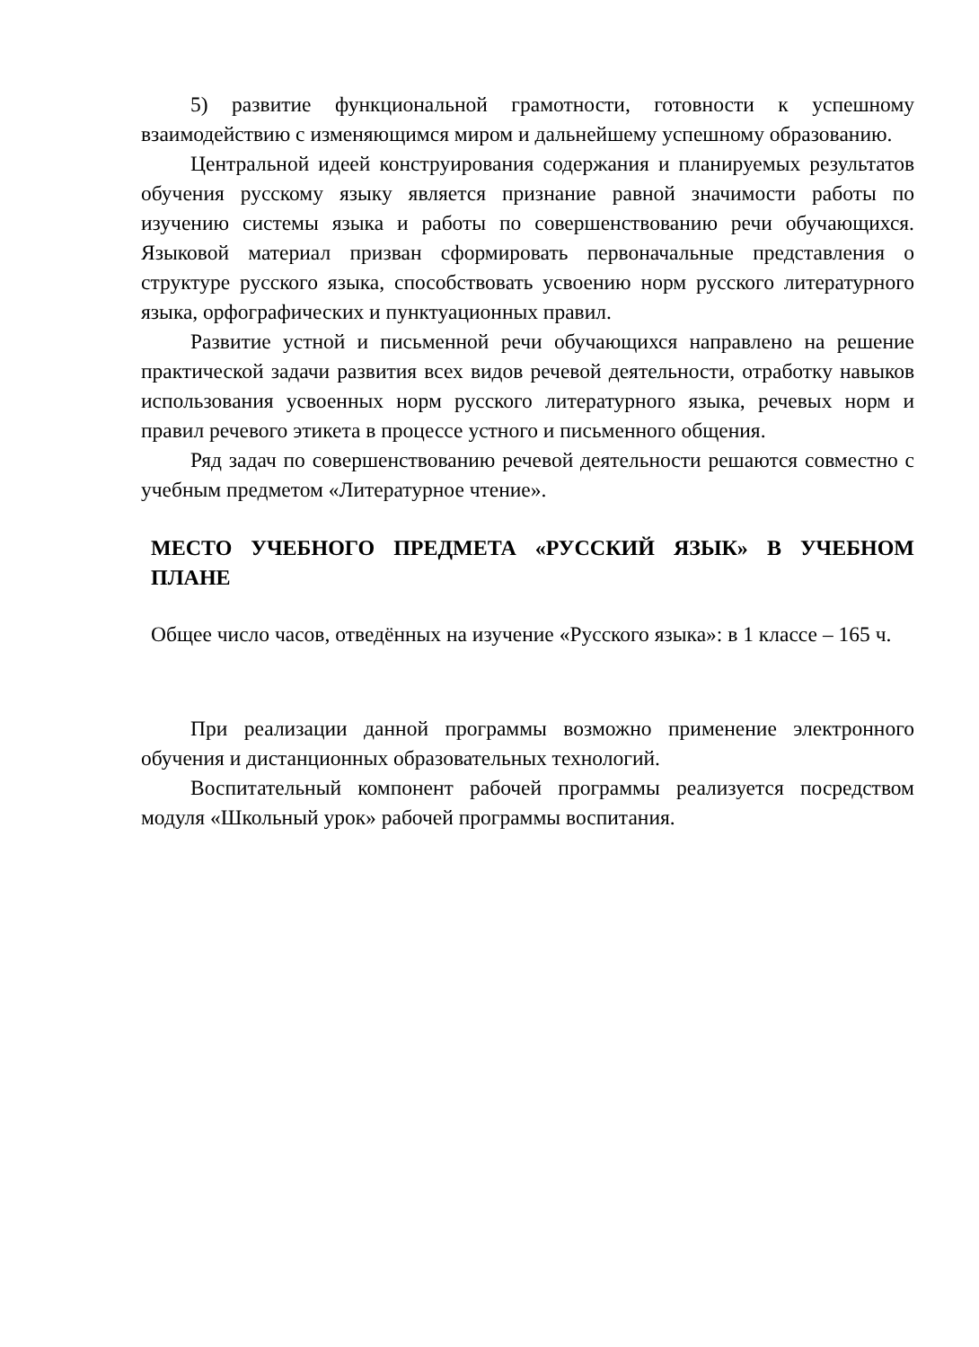5) развитие функциональной грамотности, готовности к успешному взаимодействию с изменяющимся миром и дальнейшему успешному образованию.
Центральной идеей конструирования содержания и планируемых результатов обучения русскому языку является признание равной значимости работы по изучению системы языка и работы по совершенствованию речи обучающихся. Языковой материал призван сформировать первоначальные представления о структуре русского языка, способствовать усвоению норм русского литературного языка, орфографических и пунктуационных правил.
Развитие устной и письменной речи обучающихся направлено на решение практической задачи развития всех видов речевой деятельности, отработку навыков использования усвоенных норм русского литературного языка, речевых норм и правил речевого этикета в процессе устного и письменного общения.
Ряд задач по совершенствованию речевой деятельности решаются совместно с учебным предметом «Литературное чтение».
МЕСТО УЧЕБНОГО ПРЕДМЕТА «РУССКИЙ ЯЗЫК» В УЧЕБНОМ ПЛАНЕ
Общее число часов, отведённых на изучение «Русского языка»: в 1 классе – 165 ч.
При реализации данной программы возможно применение электронного обучения и дистанционных образовательных технологий.
Воспитательный компонент рабочей программы реализуется посредством модуля «Школьный урок» рабочей программы воспитания.